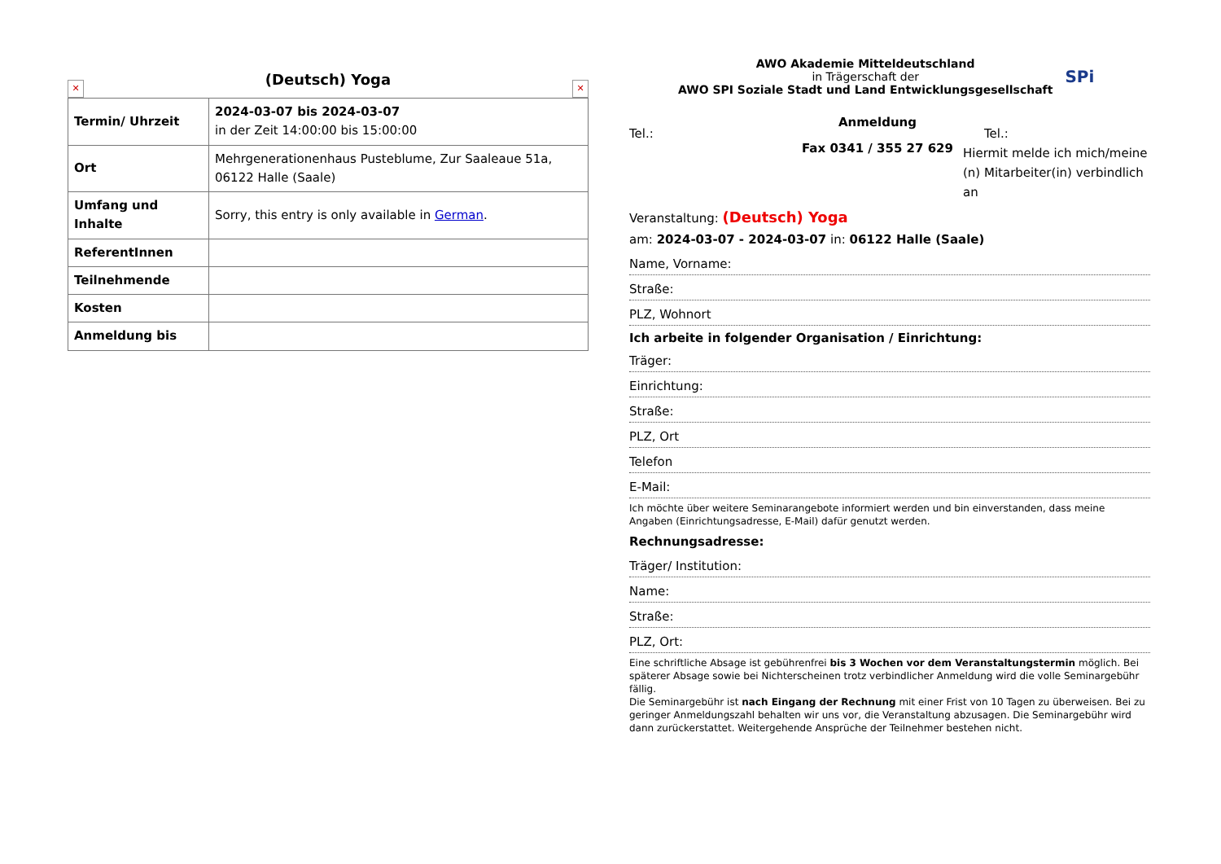✕
(Deutsch) Yoga
✕
| Termin/ Uhrzeit | 2024-03-07 bis 2024-03-07 in der Zeit 14:00:00 bis 15:00:00 |
| Ort | Mehrgenerationenhaus Pusteblume, Zur Saaleaue 51a, 06122 Halle (Saale) |
| Umfang und Inhalte | Sorry, this entry is only available in German . |
| ReferentInnen | |
| Teilnehmende | |
| Kosten | |
| Anmeldung bis | |
AWO Akademie Mitteldeutschland
in Trägerschaft der
AWO SPI Soziale Stadt und Land Entwicklungsgesellschaft
SPi
Tel.:
Anmeldung
Fax 0341 / 355 27 629
Tel.:
Hiermit melde ich mich/meine (n) Mitarbeiter(in) verbindlich an
Veranstaltung: (Deutsch) Yoga
am: 2024-03-07 - 2024-03-07 in: 06122 Halle (Saale)
Name, Vorname:
Straße:
PLZ, Wohnort
Ich arbeite in folgender Organisation / Einrichtung:
Träger:
Einrichtung:
Straße:
PLZ, Ort
Telefon
E-Mail:
Ich möchte über weitere Seminarangebote informiert werden und bin einverstanden, dass meine Angaben (Einrichtungsadresse, E-Mail) dafür genutzt werden.
Rechnungsadresse:
Träger/ Institution:
Name:
Straße:
PLZ, Ort:
Eine schriftliche Absage ist gebührenfrei bis 3 Wochen vor dem Veranstaltungstermin möglich. Bei späterer Absage sowie bei Nichterscheinen trotz verbindlicher Anmeldung wird die volle Seminargebühr fällig.
Die Seminargebühr ist nach Eingang der Rechnung mit einer Frist von 10 Tagen zu überweisen. Bei zu geringer Anmeldungszahl behalten wir uns vor, die Veranstaltung abzusagen. Die Seminargebühr wird dann zurückerstattet. Weitergehende Ansprüche der Teilnehmer bestehen nicht.